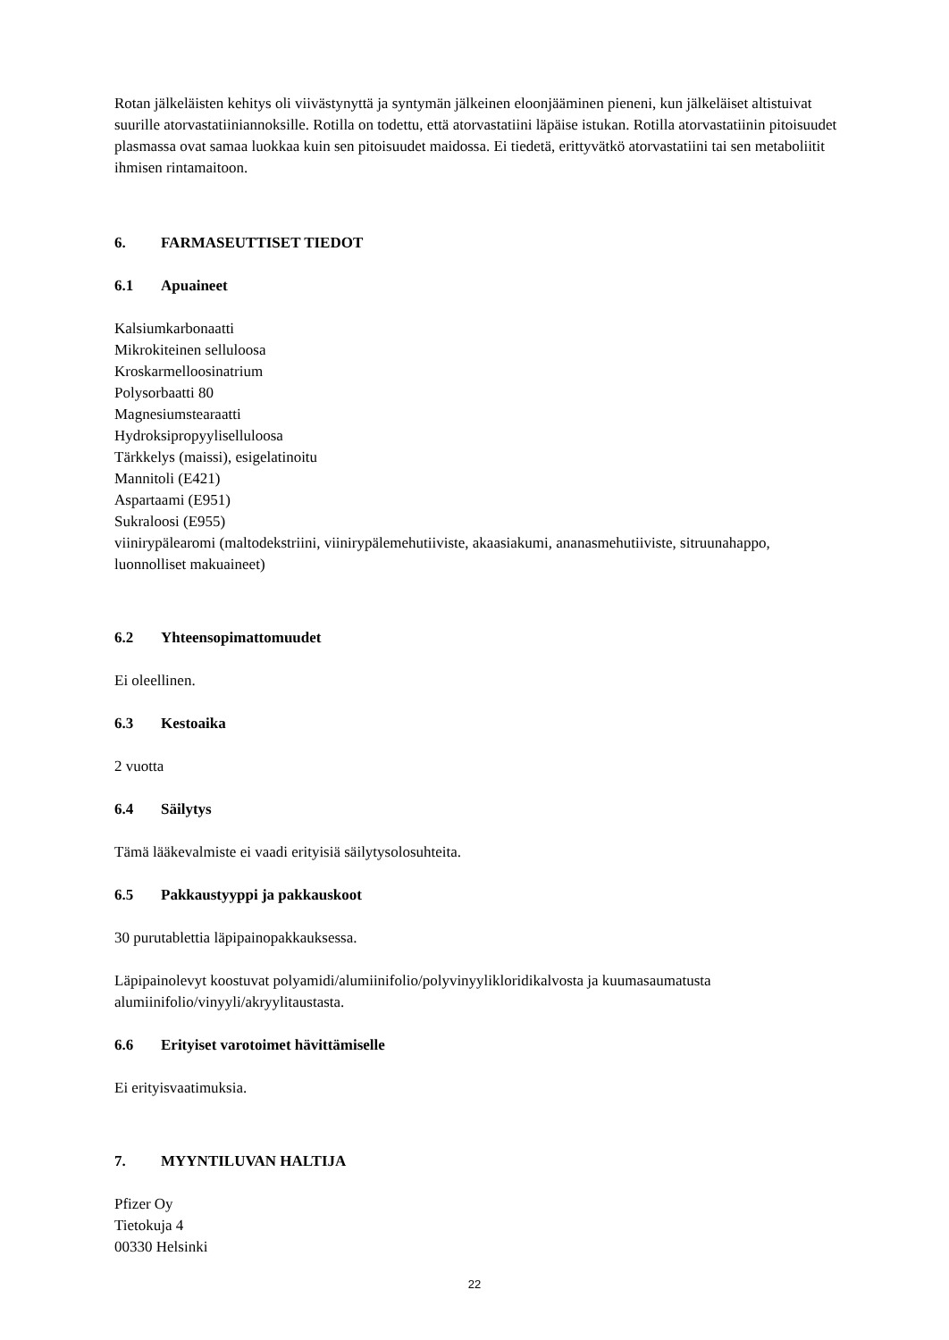Rotan jälkeläisten kehitys oli viivästynyttä ja syntymän jälkeinen eloonjääminen pieneni, kun jälkeläiset altistuivat suurille atorvastatiiniannoksille. Rotilla on todettu, että atorvastatiini läpäise istukan. Rotilla atorvastatiinin pitoisuudet plasmassa ovat samaa luokkaa kuin sen pitoisuudet maidossa. Ei tiedetä, erittyvätkö atorvastatiini tai sen metaboliitit ihmisen rintamaitoon.
6. FARMASEUTTISET TIEDOT
6.1 Apuaineet
Kalsiumkarbonaatti
Mikrokiteinen selluloosa
Kroskarmelloosinatrium
Polysorbaatti 80
Magnesiumstearaatti
Hydroksipropyyliselluloosa
Tärkkelys (maissi), esigelatinoitu
Mannitoli (E421)
Aspartaami (E951)
Sukraloosi (E955)
viinirypälearomi (maltodekstriini, viinirypälemehutiiviste, akaasiakumi, ananasmehutiiviste, sitruunahappo, luonnolliset makuaineet)
6.2 Yhteensopimattomuudet
Ei oleellinen.
6.3 Kestoaika
2 vuotta
6.4 Säilytys
Tämä lääkevalmiste ei vaadi erityisiä säilytysolosuhteita.
6.5 Pakkaustyyppi ja pakkauskoot
30 purutablettia läpipainopakkauksessa.
Läpipainolevyt koostuvat polyamidi/alumiinifolio/polyvinyylikloridikalvosta ja kuumasaumatusta alumiinifolio/vinyyli/akryylitaustasta.
6.6 Erityiset varotoimet hävittämiselle
Ei erityisvaatimuksia.
7. MYYNTILUVAN HALTIJA
Pfizer Oy
Tietokuja 4
00330 Helsinki
22